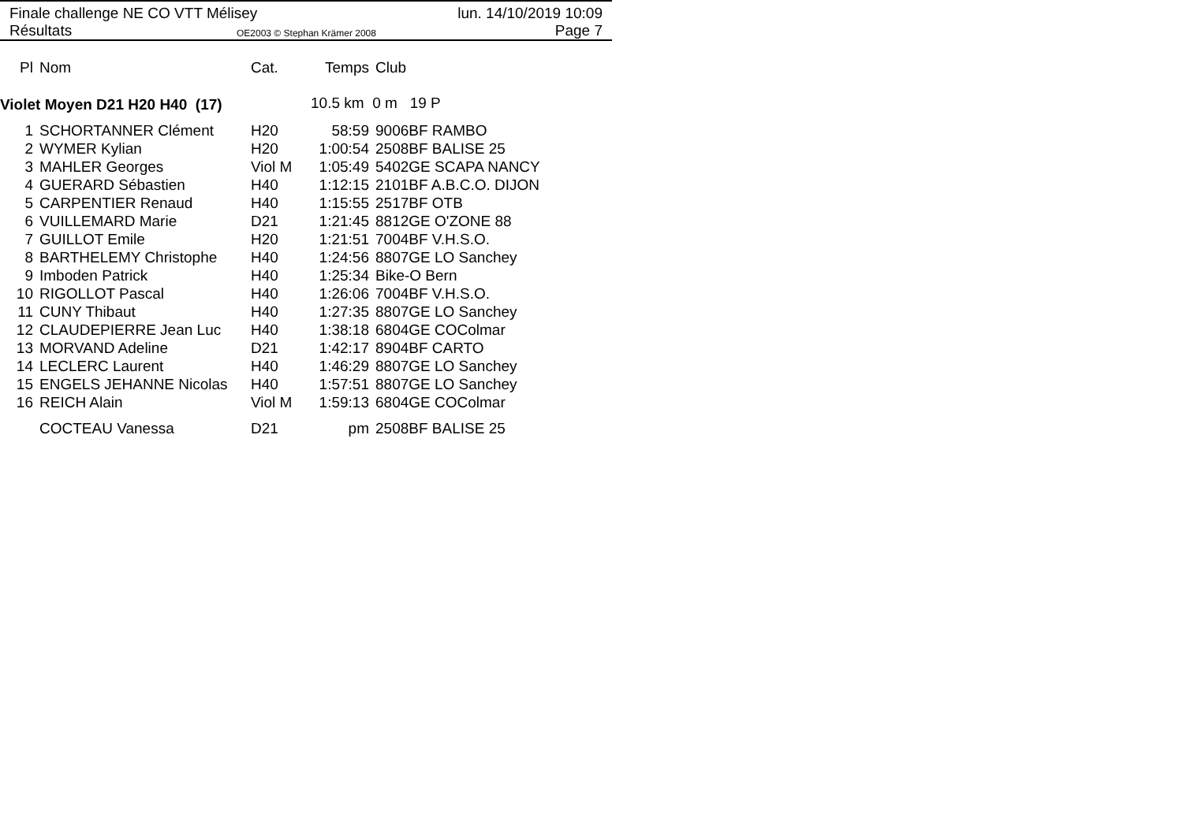Finale challenge NE CO VTT Mélisey
lun. 14/10/2019 10:09
Résultats OE2003 © Stephan Krämer 2008 Page 7
| Pl | Nom | Cat. | Temps | Club |
| --- | --- | --- | --- | --- |
| Violet Moyen D21 H20 H40 (17) | | | 10.5 km 0 m 19 P | |
| 1 | SCHORTANNER Clément | H20 | 58:59 | 9006BF RAMBO |
| 2 | WYMER Kylian | H20 | 1:00:54 | 2508BF BALISE 25 |
| 3 | MAHLER Georges | Viol M | 1:05:49 | 5402GE SCAPA NANCY |
| 4 | GUERARD Sébastien | H40 | 1:12:15 | 2101BF A.B.C.O. DIJON |
| 5 | CARPENTIER Renaud | H40 | 1:15:55 | 2517BF OTB |
| 6 | VUILLEMARD Marie | D21 | 1:21:45 | 8812GE O'ZONE 88 |
| 7 | GUILLOT Emile | H20 | 1:21:51 | 7004BF V.H.S.O. |
| 8 | BARTHELEMY Christophe | H40 | 1:24:56 | 8807GE LO Sanchey |
| 9 | Imboden Patrick | H40 | 1:25:34 | Bike-O Bern |
| 10 | RIGOLLOT Pascal | H40 | 1:26:06 | 7004BF V.H.S.O. |
| 11 | CUNY Thibaut | H40 | 1:27:35 | 8807GE LO Sanchey |
| 12 | CLAUDEPIERRE Jean Luc | H40 | 1:38:18 | 6804GE COColmar |
| 13 | MORVAND Adeline | D21 | 1:42:17 | 8904BF CARTO |
| 14 | LECLERC Laurent | H40 | 1:46:29 | 8807GE LO Sanchey |
| 15 | ENGELS JEHANNE Nicolas | H40 | 1:57:51 | 8807GE LO Sanchey |
| 16 | REICH Alain | Viol M | 1:59:13 | 6804GE COColmar |
| | COCTEAU Vanessa | D21 | pm | 2508BF BALISE 25 |